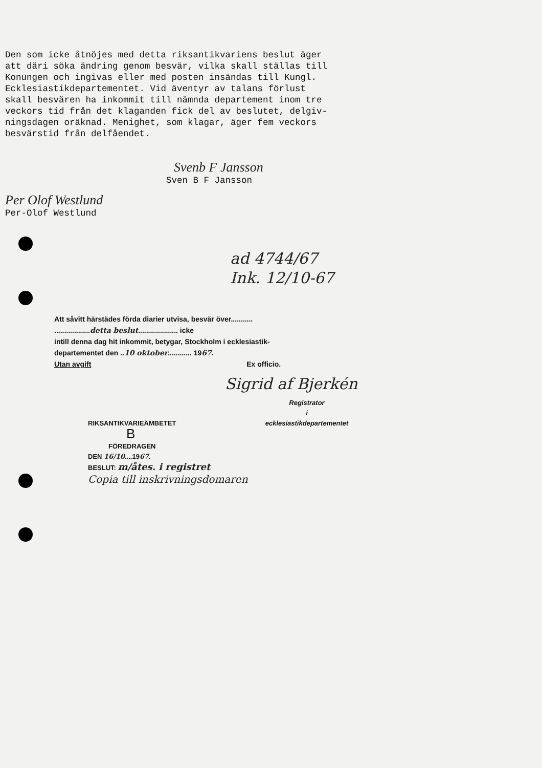Den som icke åtnöjes med detta riksantikvariens beslut äger att däri söka ändring genom besvär, vilka skall ställas till Konungen och ingivas eller med posten insändas till Kungl. Ecklesiastikdepartementet. Vid äventyr av talans förlust skall besvären ha inkommit till nämnda departement inom tre veckors tid från det klaganden fick del av beslutet, delgiv- ningsdagen oräknad. Menighet, som klagar, äger fem veckors besvärstid från delfåendet.
Svenb F Jansson
Sven B F Jansson
Per Olof Westlund
Per-Olof Westlund
ad 4744/67
Ink. 12/10-67
Att såvitt härstädes förda diarier utvisa, besvär över...........
..................detta beslut.................... icke
intill denna dag hit inkommit, betygar, Stockholm i ecklesiastik-
departementet den ..10 oktober............ 1967.
Utan avgift Ex officio.
Sigrid af Bjerkén
Registrator
i
ecklesiastikdepartementet
RIKSANTIKVARIEÄMBETET
B
FÖREDRAGEN
DEN 16/10....1967.
BESLUT: m/åtes. i registret
Copia till inskrivningsdomaren